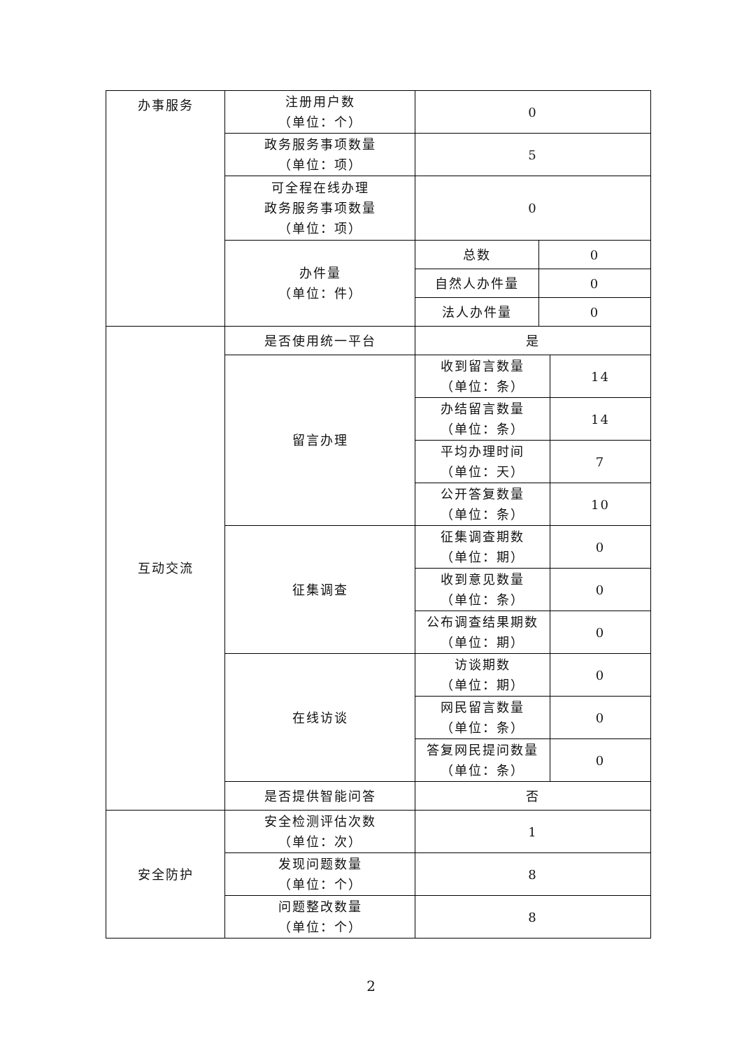| 办事服务 | 注册用户数 （单位：个） | 0 | | |
| | 政务服务事项数量 （单位：项） | 5 | | |
| | 可全程在线办理 政务服务事项数量 （单位：项） | 0 | | |
| | 办件量 （单位：件） | 总数 | 0 | |
| | | 自然人办件量 | 0 | |
| | | 法人办件量 | 0 | |
| 互动交流 | 是否使用统一平台 | 是 | | |
| | 留言办理 | 收到留言数量 （单位：条） | | 14 |
| | | 办结留言数量 （单位：条） | | 14 |
| | | 平均办理时间 （单位：天） | | 7 |
| | | 公开答复数量 （单位：条） | | 10 |
| | 征集调查 | 征集调查期数 （单位：期） | | 0 |
| | | 收到意见数量 （单位：条） | | 0 |
| | | 公布调查结果期数 （单位：期） | | 0 |
| | 在线访谈 | 访谈期数 （单位：期） | | 0 |
| | | 网民留言数量 （单位：条） | | 0 |
| | | 答复网民提问数量 （单位：条） | | 0 |
| | 是否提供智能问答 | 否 | | |
| 安全防护 | 安全检测评估次数 （单位：次） | 1 | | |
| | 发现问题数量 （单位：个） | 8 | | |
| | 问题整改数量 （单位：个） | 8 | | |
2